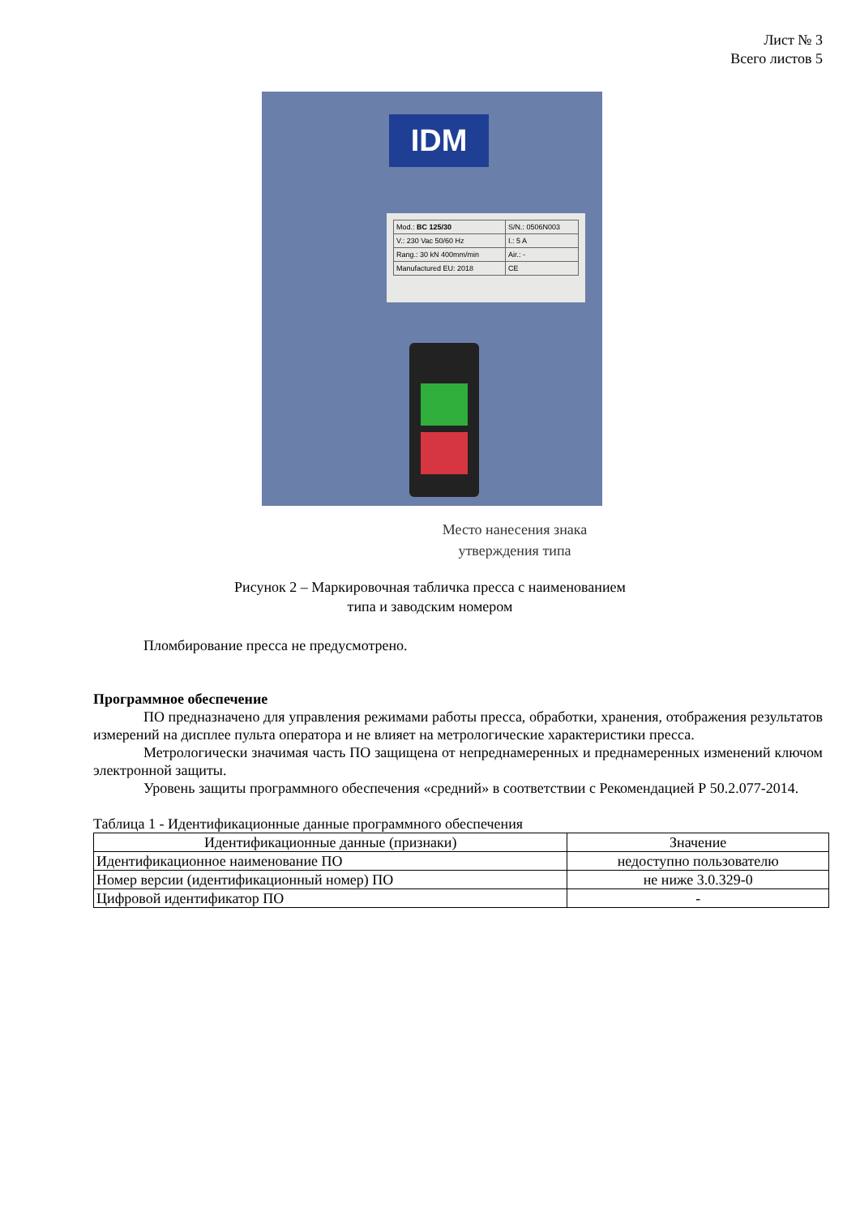Лист № 3
Всего листов 5
IDM
| Mod.: BC 125/30 | S/N.: 0506N003 |
| V.: 230 Vac 50/60 Hz | I.: 5 A |
| Rang.: 30 kN 400mm/min | Air.: - |
| Manufactured EU: 2018 | CE |
Место нанесения знака
утверждения типа
Рисунок 2 – Маркировочная табличка пресса с наименованием
типа и заводским номером
Пломбирование пресса не предусмотрено.
Программное обеспечение
ПО предназначено для управления режимами работы пресса, обработки, хранения, отображения результатов измерений на дисплее пульта оператора и не влияет на метрологические характеристики пресса.
Метрологически значимая часть ПО защищена от непреднамеренных и преднамеренных изменений ключом электронной защиты.
Уровень защиты программного обеспечения «средний» в соответствии с Рекомендацией Р 50.2.077-2014.
Таблица 1 - Идентификационные данные программного обеспечения
| Идентификационные данные (признаки) | Значение |
| --- | --- |
| Идентификационное наименование ПО | недоступно пользователю |
| Номер версии (идентификационный номер) ПО | не ниже 3.0.329-0 |
| Цифровой идентификатор ПО | - |